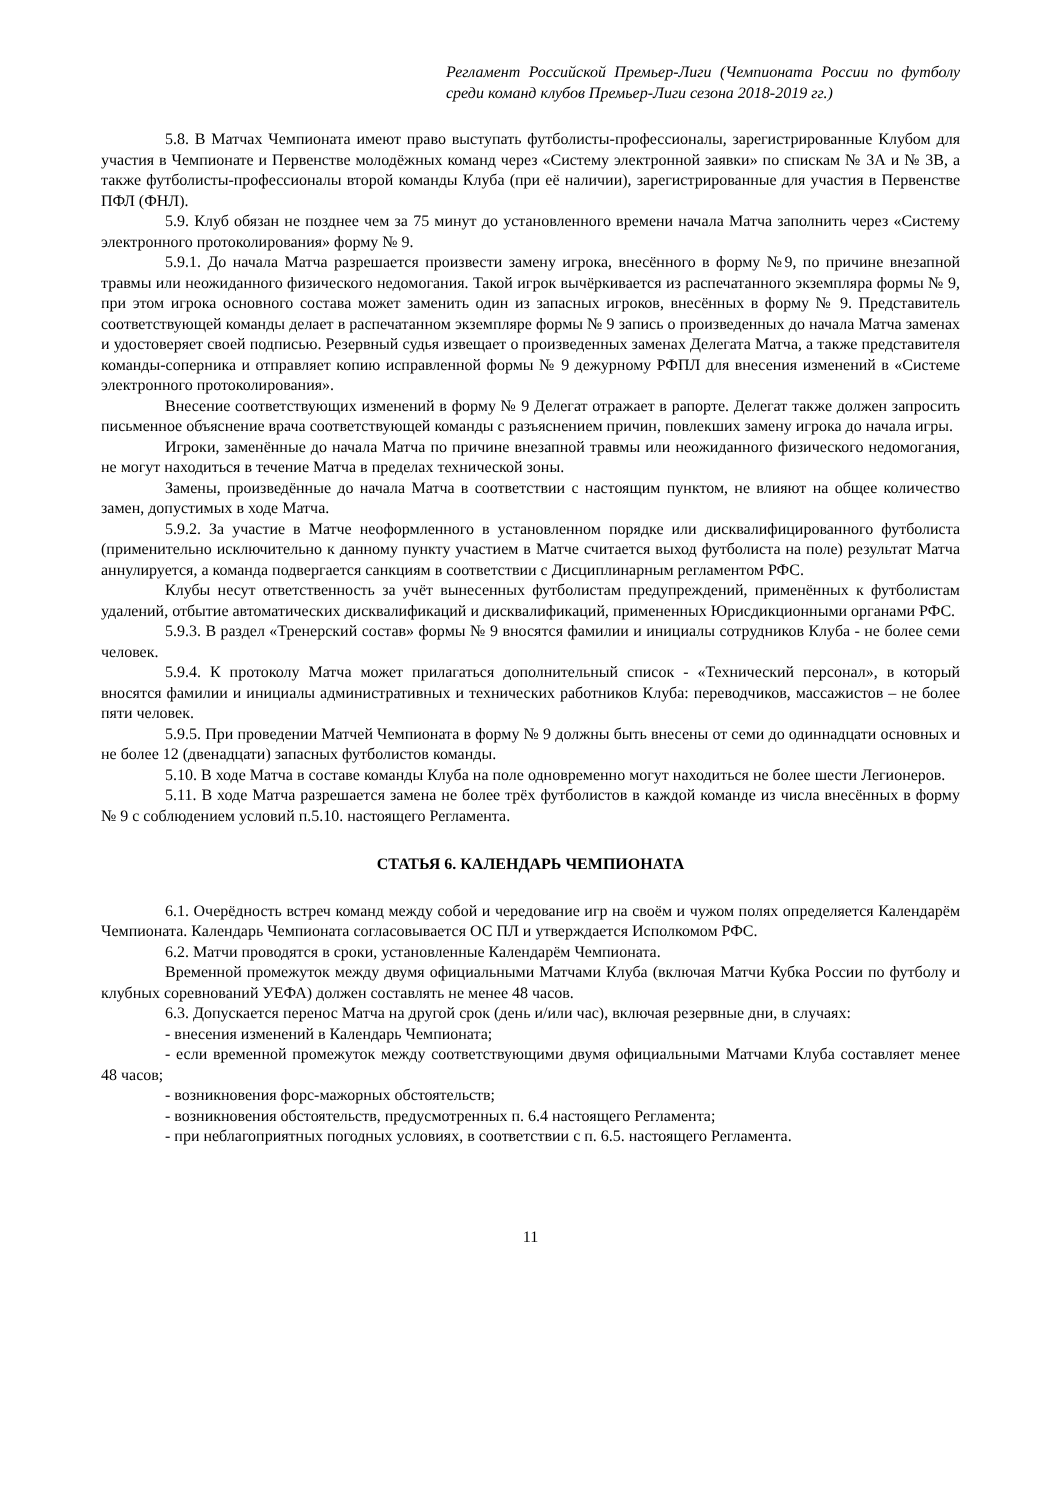Регламент Российской Премьер-Лиги (Чемпионата России по футболу среди команд клубов Премьер-Лиги сезона 2018-2019 гг.)
5.8. В Матчах Чемпионата имеют право выступать футболисты-профессионалы, зарегистрированные Клубом для участия в Чемпионате и Первенстве молодёжных команд через «Систему электронной заявки» по спискам № 3А и № 3В, а также футболисты-профессионалы второй команды Клуба (при её наличии), зарегистрированные для участия в Первенстве ПФЛ (ФНЛ).
5.9. Клуб обязан не позднее чем за 75 минут до установленного времени начала Матча заполнить через «Систему электронного протоколирования» форму № 9.
5.9.1. До начала Матча разрешается произвести замену игрока, внесённого в форму №9, по причине внезапной травмы или неожиданного физического недомогания. Такой игрок вычёркивается из распечатанного экземпляра формы № 9, при этом игрока основного состава может заменить один из запасных игроков, внесённых в форму № 9. Представитель соответствующей команды делает в распечатанном экземпляре формы № 9 запись о произведенных до начала Матча заменах и удостоверяет своей подписью. Резервный судья извещает о произведенных заменах Делегата Матча, а также представителя команды-соперника и отправляет копию исправленной формы № 9 дежурному РФПЛ для внесения изменений в «Системе электронного протоколирования».
Внесение соответствующих изменений в форму № 9 Делегат отражает в рапорте. Делегат также должен запросить письменное объяснение врача соответствующей команды с разъяснением причин, повлекших замену игрока до начала игры.
Игроки, заменённые до начала Матча по причине внезапной травмы или неожиданного физического недомогания, не могут находиться в течение Матча в пределах технической зоны.
Замены, произведённые до начала Матча в соответствии с настоящим пунктом, не влияют на общее количество замен, допустимых в ходе Матча.
5.9.2. За участие в Матче неоформленного в установленном порядке или дисквалифицированного футболиста (применительно исключительно к данному пункту участием в Матче считается выход футболиста на поле) результат Матча аннулируется, а команда подвергается санкциям в соответствии с Дисциплинарным регламентом РФС.
Клубы несут ответственность за учёт вынесенных футболистам предупреждений, применённых к футболистам удалений, отбытие автоматических дисквалификаций и дисквалификаций, примененных Юрисдикционными органами РФС.
5.9.3. В раздел «Тренерский состав» формы № 9 вносятся фамилии и инициалы сотрудников Клуба - не более семи человек.
5.9.4. К протоколу Матча может прилагаться дополнительный список - «Технический персонал», в который вносятся фамилии и инициалы административных и технических работников Клуба: переводчиков, массажистов – не более пяти человек.
5.9.5. При проведении Матчей Чемпионата в форму № 9 должны быть внесены от семи до одиннадцати основных и не более 12 (двенадцати) запасных футболистов команды.
5.10. В ходе Матча в составе команды Клуба на поле одновременно могут находиться не более шести Легионеров.
5.11. В ходе Матча разрешается замена не более трёх футболистов в каждой команде из числа внесённых в форму № 9 с соблюдением условий п.5.10. настоящего Регламента.
СТАТЬЯ 6. КАЛЕНДАРЬ ЧЕМПИОНАТА
6.1. Очерёдность встреч команд между собой и чередование игр на своём и чужом полях определяется Календарём Чемпионата. Календарь Чемпионата согласовывается ОС ПЛ и утверждается Исполкомом РФС.
6.2. Матчи проводятся в сроки, установленные Календарём Чемпионата.
Временной промежуток между двумя официальными Матчами Клуба (включая Матчи Кубка России по футболу и клубных соревнований УЕФА) должен составлять не менее 48 часов.
6.3. Допускается перенос Матча на другой срок (день и/или час), включая резервные дни, в случаях:
- внесения изменений в Календарь Чемпионата;
- если временной промежуток между соответствующими двумя официальными Матчами Клуба составляет менее 48 часов;
- возникновения форс-мажорных обстоятельств;
- возникновения обстоятельств, предусмотренных п. 6.4 настоящего Регламента;
- при неблагоприятных погодных условиях, в соответствии с п. 6.5. настоящего Регламента.
11